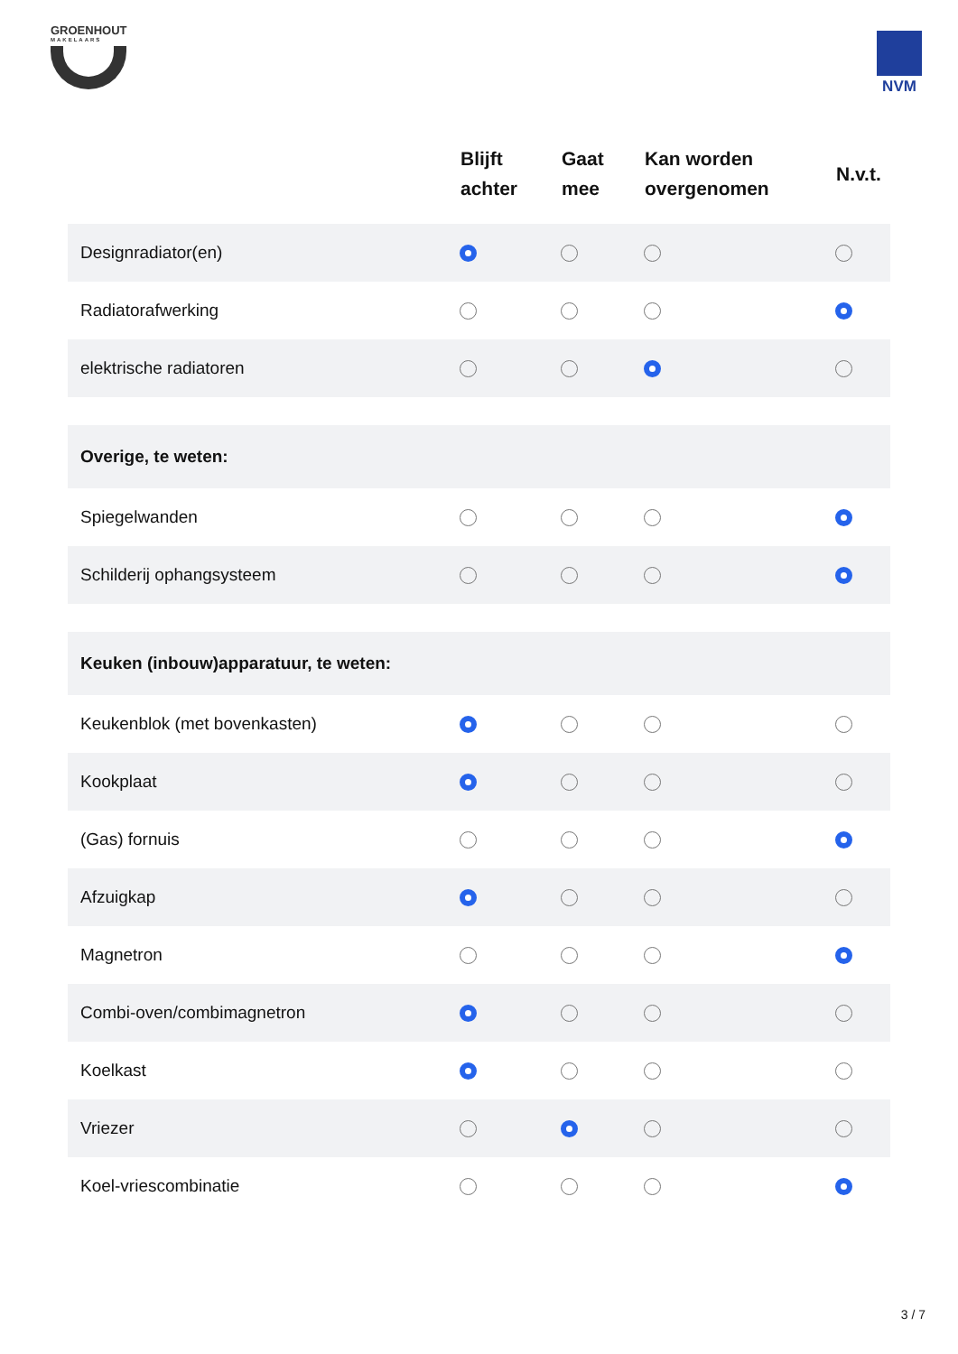GROENHOUT
MAKELAARS
NVM
| | Blijft achter | Gaat mee | Kan worden overgenomen | N.v.t. |
| --- | --- | --- | --- | --- |
| Designradiator(en) | | | | |
| Radiatorafwerking | | | | |
| elektrische radiatoren | | | | |
| Overige, te weten: | | | | |
| Spiegelwanden | | | | |
| Schilderij ophangsysteem | | | | |
| Keuken (inbouw)apparatuur, te weten: | | | | |
| Keukenblok (met bovenkasten) | | | | |
| Kookplaat | | | | |
| (Gas) fornuis | | | | |
| Afzuigkap | | | | |
| Magnetron | | | | |
| Combi-oven/combimagnetron | | | | |
| Koelkast | | | | |
| Vriezer | | | | |
| Koel-vriescombinatie | | | | |
3 / 7